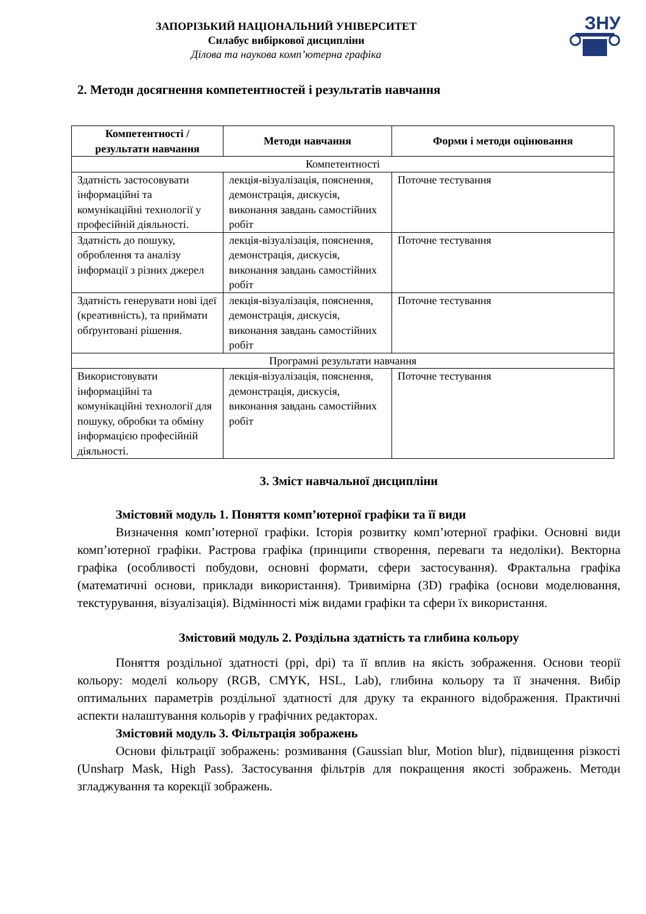ЗНУ
ЗАПОРІЗЬКИЙ НАЦІОНАЛЬНИЙ УНІВЕРСИТЕТ
Силабус вибіркової дисципліни
Ділова та наукова комп’ютерна графіка
2. Методи досягнення компетентностей і результатів навчання
| Компетентності / результати навчання | Методи навчання | Форми і методи оцінювання |
| --- | --- | --- |
| Компетентності | | |
| Здатність застосовувати інформаційні та комунікаційні технології у професійній діяльності. | лекція-візуалізація, пояснення, демонстрація, дискусія, виконання завдань самостійних робіт | Поточне тестування |
| Здатність до пошуку, оброблення та аналізу інформації з різних джерел | лекція-візуалізація, пояснення, демонстрація, дискусія, виконання завдань самостійних робіт | Поточне тестування |
| Здатність генерувати нові ідеї (креативність), та приймати обґрунтовані рішення. | лекція-візуалізація, пояснення, демонстрація, дискусія, виконання завдань самостійних робіт | Поточне тестування |
| Програмні результати навчання | | |
| Використовувати інформаційні та комунікаційні технології для пошуку, обробки та обміну інформацією професійній діяльності. | лекція-візуалізація, пояснення, демонстрація, дискусія, виконання завдань самостійних робіт | Поточне тестування |
3. Зміст навчальної дисципліни
Змістовий модуль 1. Поняття комп’ютерної графіки та її види
Визначення комп’ютерної графіки. Історія розвитку комп’ютерної графіки. Основні види комп’ютерної графіки. Растрова графіка (принципи створення, переваги та недоліки). Векторна графіка (особливості побудови, основні формати, сфери застосування). Фрактальна графіка (математичні основи, приклади використання). Тривимірна (3D) графіка (основи моделювання, текстурування, візуалізація). Відмінності між видами графіки та сфери їх використання.
Змістовий модуль 2. Роздільна здатність та глибина кольору
Поняття роздільної здатності (ppi, dpi) та її вплив на якість зображення. Основи теорії кольору: моделі кольору (RGB, CMYK, HSL, Lab), глибина кольору та її значення. Вибір оптимальних параметрів роздільної здатності для друку та екранного відображення. Практичні аспекти налаштування кольорів у графічних редакторах.
Змістовий модуль 3. Фільтрація зображень
Основи фільтрації зображень: розмивання (Gaussian blur, Motion blur), підвищення різкості (Unsharp Mask, High Pass). Застосування фільтрів для покращення якості зображень. Методи згладжування та корекції зображень.